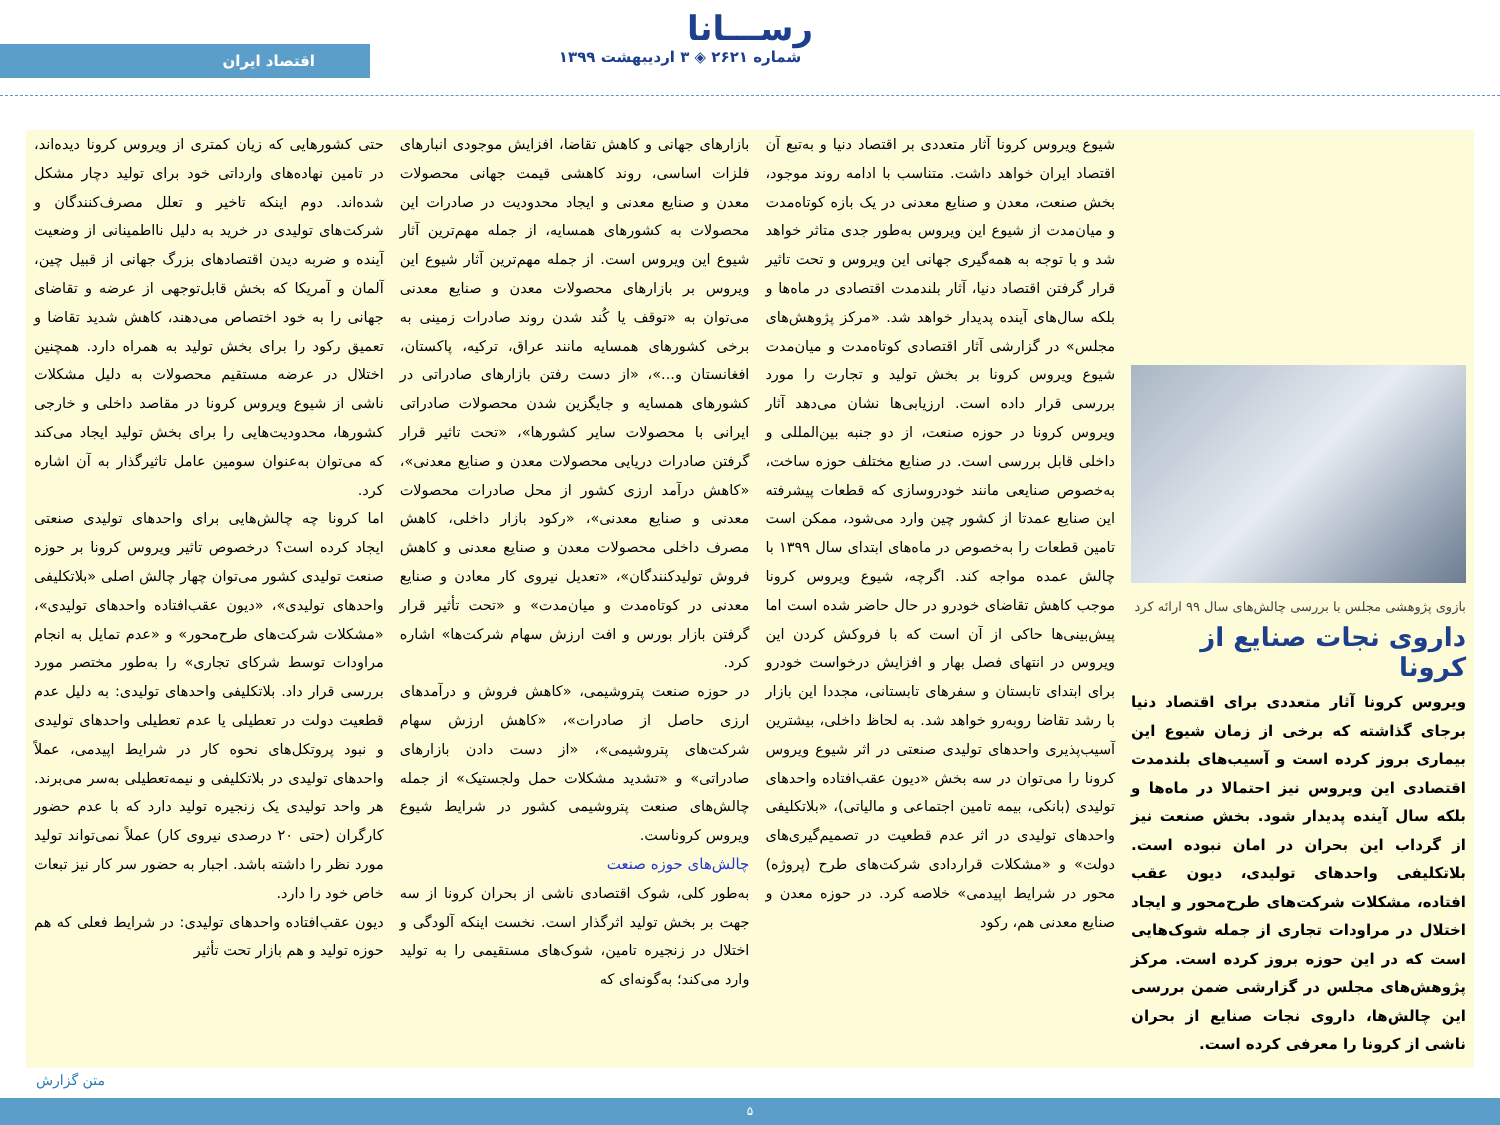رســـانا
شماره ۲۶۲۱ ◈ ۳ اردیبهشت ۱۳۹۹
اقتصاد ایران
بازوی پژوهشی مجلس با بررسی چالش‌های سال ۹۹ ارائه کرد
داروی نجات صنایع از کرونا
ویروس کرونا آثار متعددی برای اقتصاد دنیا برجای گذاشته که برخی از زمان شیوع این بیماری بروز کرده است و آسیب‌های بلندمدت اقتصادی این ویروس نیز احتمالا در ماه‌ها و بلکه سال آینده پدیدار شود. بخش صنعت نیز از گرداب این بحران در امان نبوده است. بلاتکلیفی واحدهای تولیدی، دیون عقب افتاده، مشکلات شرکت‌های طرح‌محور و ایجاد اختلال در مراودات تجاری از جمله شوک‌هایی است که در این حوزه بروز کرده است. مرکز پژوهش‌های مجلس در گزارشی ضمن بررسی این چالش‌ها، داروی نجات صنایع از بحران ناشی از کرونا را معرفی کرده است.
شیوع ویروس کرونا آثار متعددی بر اقتصاد دنیا و به‌تبع آن اقتصاد ایران خواهد داشت. متناسب با ادامه روند موجود، بخش صنعت، معدن و صنایع معدنی در یک بازه کوتاه‌مدت و میان‌مدت از شیوع این ویروس به‌طور جدی متاثر خواهد شد و با توجه به همه‌گیری جهانی این ویروس و تحت تاثیر قرار گرفتن اقتصاد دنیا، آثار بلندمدت اقتصادی در ماه‌ها و بلکه سال‌های آینده پدیدار خواهد شد. «مرکز پژوهش‌های مجلس» در گزارشی آثار اقتصادی کوتاه‌مدت و میان‌مدت شیوع ویروس کرونا بر بخش تولید و تجارت را مورد بررسی قرار داده است. ارزیابی‌ها نشان می‌دهد آثار ویروس کرونا در حوزه صنعت، از دو جنبه بین‌المللی و داخلی قابل بررسی است. در صنایع مختلف حوزه ساخت، به‌خصوص صنایعی مانند خودروسازی که قطعات پیشرفته این صنایع عمدتا از کشور چین وارد می‌شود، ممکن است تامین قطعات را به‌خصوص در ماه‌های ابتدای سال ۱۳۹۹ با چالش عمده مواجه کند. اگرچه، شیوع ویروس کرونا موجب کاهش تقاضای خودرو در حال حاضر شده است اما پیش‌بینی‌ها حاکی از آن است که با فروکش کردن این ویروس در انتهای فصل بهار و افزایش درخواست خودرو برای ابتدای تابستان و سفرهای تابستانی، مجددا این بازار با رشد تقاضا روبه‌رو خواهد شد. به لحاظ داخلی، بیشترین آسیب‌پذیری واحدهای تولیدی صنعتی در اثر شیوع ویروس کرونا را می‌توان در سه بخش «دیون عقب‌افتاده واحدهای تولیدی (بانکی، بیمه تامین اجتماعی و مالیاتی)، «بلاتکلیفی واحدهای تولیدی در اثر عدم قطعیت در تصمیم‌گیری‌های دولت» و «مشکلات قراردادی شرکت‌های طرح (پروژه) محور در شرایط اپیدمی» خلاصه کرد. در حوزه معدن و صنایع معدنی هم، رکود
بازارهای جهانی و کاهش تقاضا، افزایش موجودی انبارهای فلزات اساسی، روند کاهشی قیمت جهانی محصولات معدن و صنایع معدنی و ایجاد محدودیت در صادرات این محصولات به کشورهای همسایه، از جمله مهم‌ترین آثار شیوع این ویروس است. از جمله مهم‌ترین آثار شیوع این ویروس بر بازارهای محصولات معدن و صنایع معدنی می‌توان به «توقف یا کُند شدن روند صادرات زمینی به برخی کشورهای همسایه مانند عراق، ترکیه، پاکستان، افغانستان و...»، «از دست رفتن بازارهای صادراتی در کشورهای همسایه و جایگزین شدن محصولات صادراتی ایرانی با محصولات سایر کشورها»، «تحت تاثیر قرار گرفتن صادرات دریایی محصولات معدن و صنایع معدنی»، «کاهش درآمد ارزی کشور از محل صادرات محصولات معدنی و صنایع معدنی»، «رکود بازار داخلی، کاهش مصرف داخلی محصولات معدن و صنایع معدنی و کاهش فروش تولیدکنندگان»، «تعدیل نیروی کار معادن و صنایع معدنی در کوتاه‌مدت و میان‌مدت» و «تحت تأثیر قرار گرفتن بازار بورس و افت ارزش سهام شرکت‌ها» اشاره کرد.
در حوزه صنعت پتروشیمی، «کاهش فروش و درآمدهای ارزی حاصل از صادرات»، «کاهش ارزش سهام شرکت‌های پتروشیمی»، «از دست دادن بازارهای صادراتی» و «تشدید مشکلات حمل ولجستیک» از جمله چالش‌های صنعت پتروشیمی کشور در شرایط شیوع ویروس کروناست.
چالش‌های حوزه صنعت
به‌طور کلی، شوک اقتصادی ناشی از بحران کرونا از سه جهت بر بخش تولید اثرگذار است. نخست اینکه آلودگی و اختلال در زنجیره تامین، شوک‌های مستقیمی را به تولید وارد می‌کند؛ به‌گونه‌ای که
حتی کشورهایی که زیان کمتری از ویروس کرونا دیده‌اند، در تامین نهاده‌های وارداتی خود برای تولید دچار مشکل شده‌اند. دوم اینکه تاخیر و تعلل مصرف‌کنندگان و شرکت‌های تولیدی در خرید به دلیل نااطمینانی از وضعیت آینده و ضربه دیدن اقتصادهای بزرگ جهانی از قبیل چین، آلمان و آمریکا که بخش قابل‌توجهی از عرضه و تقاضای جهانی را به خود اختصاص می‌دهند، کاهش شدید تقاضا و تعمیق رکود را برای بخش تولید به همراه دارد. همچنین اختلال در عرضه مستقیم محصولات به دلیل مشکلات ناشی از شیوع ویروس کرونا در مقاصد داخلی و خارجی کشورها، محدودیت‌هایی را برای بخش تولید ایجاد می‌کند که می‌توان به‌عنوان سومین عامل تاثیرگذار به آن اشاره کرد.
اما کرونا چه چالش‌هایی برای واحدهای تولیدی صنعتی ایجاد کرده است؟ درخصوص تاثیر ویروس کرونا بر حوزه صنعت تولیدی کشور می‌توان چهار چالش اصلی «بلاتکلیفی واحدهای تولیدی»، «دیون عقب‌افتاده واحدهای تولیدی»، «مشکلات شرکت‌های طرح‌محور» و «عدم تمایل به انجام مراودات توسط شرکای تجاری» را به‌طور مختصر مورد بررسی قرار داد. بلاتکلیفی واحدهای تولیدی: به دلیل عدم قطعیت دولت در تعطیلی یا عدم تعطیلی واحدهای تولیدی و نبود پروتکل‌های نحوه کار در شرایط اپیدمی، عملاً واحدهای تولیدی در بلاتکلیفی و نیمه‌تعطیلی به‌سر می‌برند. هر واحد تولیدی یک زنجیره تولید دارد که با عدم حضور کارگران (حتی ۲۰ درصدی نیروی کار) عملاً نمی‌تواند تولید مورد نظر را داشته باشد. اجبار به حضور سر کار نیز تبعات خاص خود را دارد.
دیون عقب‌افتاده واحدهای تولیدی: در شرایط فعلی که هم حوزه تولید و هم بازار تحت تأثیر
متن گزارش
۵